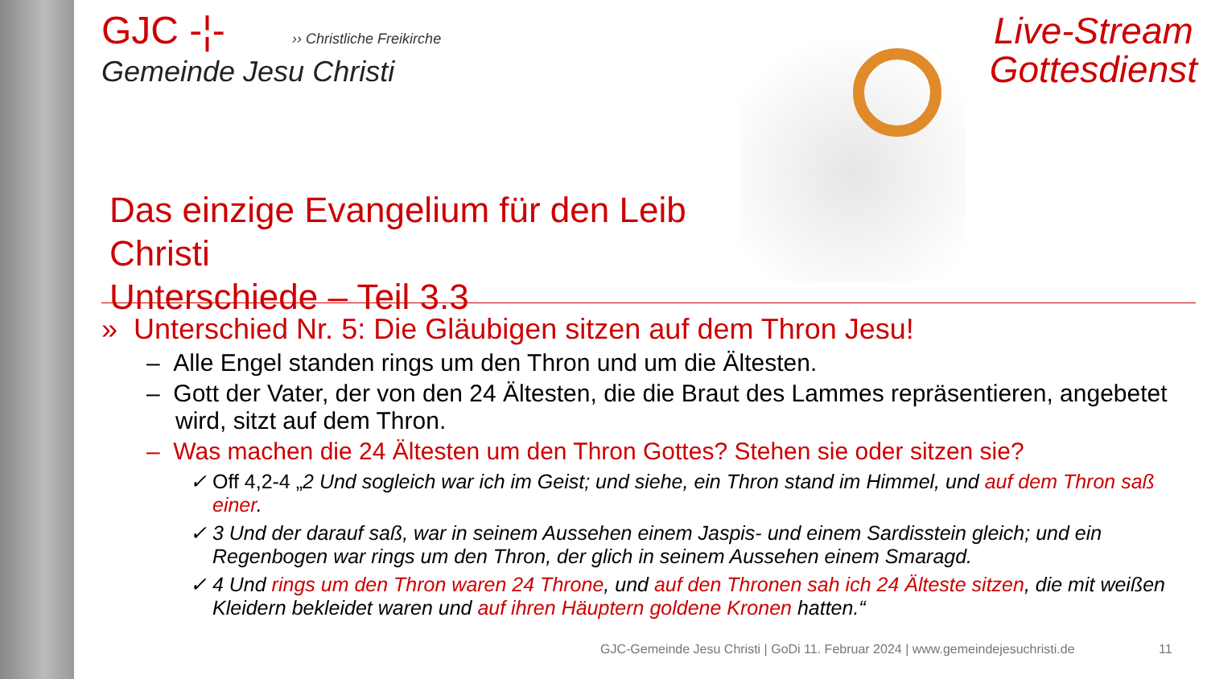GJC -¦- ›› Christliche Freikirche
Gemeinde Jesu Christi
Das einzige Evangelium für den Leib Christi
Unterschiede – Teil 3.3
Live-Stream
Gottesdienst
» Unterschied Nr. 5: Die Gläubigen sitzen auf dem Thron Jesu!
– Alle Engel standen rings um den Thron und um die Ältesten.
– Gott der Vater, der von den 24 Ältesten, die die Braut des Lammes repräsentieren, angebetet wird, sitzt auf dem Thron.
– Was machen die 24 Ältesten um den Thron Gottes? Stehen sie oder sitzen sie?
✓ Off 4,2-4 „2 Und sogleich war ich im Geist; und siehe, ein Thron stand im Himmel, und auf dem Thron saß einer.
✓ 3 Und der darauf saß, war in seinem Aussehen einem Jaspis- und einem Sardisstein gleich; und ein Regenbogen war rings um den Thron, der glich in seinem Aussehen einem Smaragd.
✓ 4 Und rings um den Thron waren 24 Throne, und auf den Thronen sah ich 24 Älteste sitzen, die mit weißen Kleidern bekleidet waren und auf ihren Häuptern goldene Kronen hatten.“
GJC-Gemeinde Jesu Christi | GoDi 11. Februar 2024 | www.gemeindejesuchristi.de
11